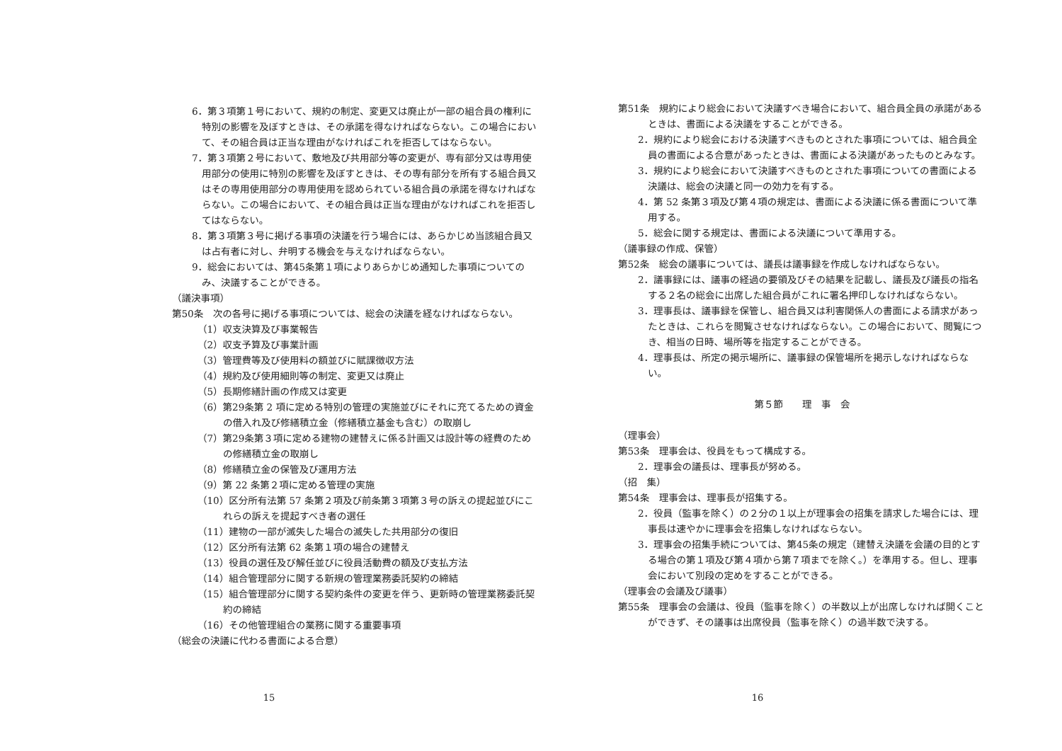6．第３項第１号において、規約の制定、変更又は廃止が一部の組合員の権利に特別の影響を及ぼすときは、その承諾を得なければならない。この場合において、その組合員は正当な理由がなければこれを拒否してはならない。
7．第３項第２号において、敷地及び共用部分等の変更が、専有部分又は専用使用部分の使用に特別の影響を及ぼすときは、その専有部分を所有する組合員又はその専用使用部分の専用使用を認められている組合員の承諾を得なければならない。この場合において、その組合員は正当な理由がなければこれを拒否してはならない。
8．第３項第３号に掲げる事項の決議を行う場合には、あらかじめ当該組合員又は占有者に対し、弁明する機会を与えなければならない。
9．総会においては、第45条第１項によりあらかじめ通知した事項についてのみ、決議することができる。
（議決事項）
第50条　次の各号に掲げる事項については、総会の決議を経なければならない。
（1）収支決算及び事業報告
（2）収支予算及び事業計画
（3）管理費等及び使用料の額並びに賦課徴収方法
（4）規約及び使用細則等の制定、変更又は廃止
（5）長期修繕計画の作成又は変更
（6）第29条第 2 項に定める特別の管理の実施並びにそれに充てるための資金の借入れ及び修繕積立金（修繕積立基金も含む）の取崩し
（7）第29条第３項に定める建物の建替えに係る計画又は設計等の経費のための修繕積立金の取崩し
（8）修繕積立金の保管及び運用方法
（9）第 22 条第２項に定める管理の実施
（10）区分所有法第 57 条第２項及び前条第３項第３号の訴えの提起並びにこれらの訴えを提起すべき者の選任
（11）建物の一部が滅失した場合の滅失した共用部分の復旧
（12）区分所有法第 62 条第１項の場合の建替え
（13）役員の選任及び解任並びに役員活動費の額及び支払方法
（14）組合管理部分に関する新規の管理業務委託契約の締結
（15）組合管理部分に関する契約条件の変更を伴う、更新時の管理業務委託契約の締結
（16）その他管理組合の業務に関する重要事項
（総会の決議に代わる書面による合意）
15
第51条　規約により総会において決議すべき場合において、組合員全員の承諾があるときは、書面による決議をすることができる。
2．規約により総会における決議すべきものとされた事項については、組合員全員の書面による合意があったときは、書面による決議があったものとみなす。
3．規約により総会において決議すべきものとされた事項についての書面による決議は、総会の決議と同一の効力を有する。
4．第 52 条第３項及び第４項の規定は、書面による決議に係る書面について準用する。
5．総会に関する規定は、書面による決議について準用する。
（議事録の作成、保管）
第52条　総会の議事については、議長は議事録を作成しなければならない。
2．議事録には、議事の経過の要領及びその結果を記載し、議長及び議長の指名する２名の総会に出席した組合員がこれに署名押印しなければならない。
3．理事長は、議事録を保管し、組合員又は利害関係人の書面による請求があったときは、これらを閲覧させなければならない。この場合において、閲覧につき、相当の日時、場所等を指定することができる。
4．理事長は、所定の掲示場所に、議事録の保管場所を掲示しなければならない。
第５節　　理　事　会
（理事会）
第53条　理事会は、役員をもって構成する。
2．理事会の議長は、理事長が努める。
（招　集）
第54条　理事会は、理事長が招集する。
2．役員（監事を除く）の２分の１以上が理事会の招集を請求した場合には、理事長は速やかに理事会を招集しなければならない。
3．理事会の招集手続については、第45条の規定（建替え決議を会議の目的とする場合の第１項及び第４項から第７項までを除く。）を準用する。但し、理事会において別段の定めをすることができる。
（理事会の会議及び議事）
第55条　理事会の会議は、役員（監事を除く）の半数以上が出席しなければ開くことができず、その議事は出席役員（監事を除く）の過半数で決する。
16